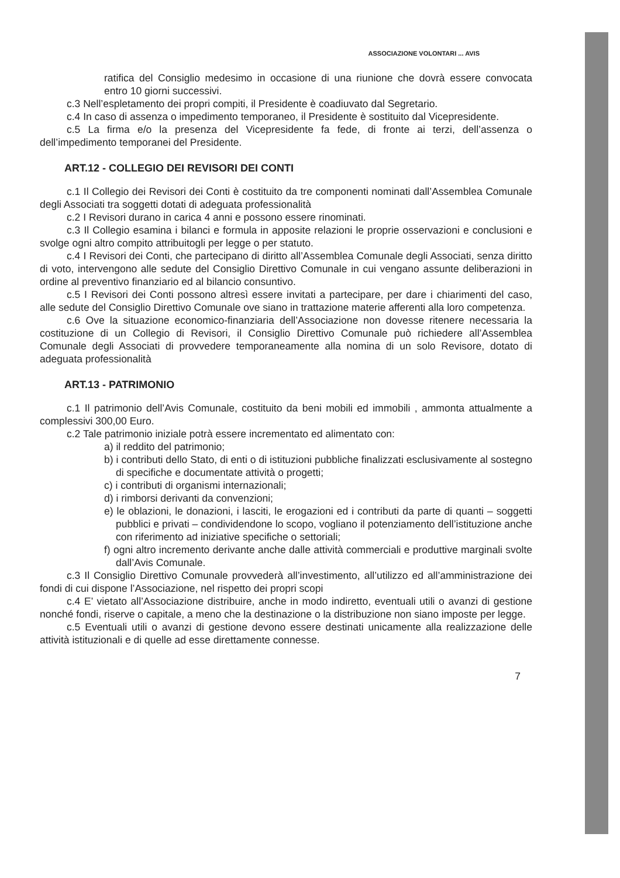ASSOCIAZIONE VOLONTARI ... AVIS
ratifica del Consiglio medesimo in occasione di una riunione che dovrà essere convocata entro 10 giorni successivi.
c.3 Nell’espletamento dei propri compiti, il Presidente è coadiuvato dal Segretario.
c.4 In caso di assenza o impedimento temporaneo, il Presidente è sostituito dal Vicepresidente.
c.5 La firma e/o la presenza del Vicepresidente fa fede, di fronte ai terzi, dell’assenza o dell’impedimento temporanei del Presidente.
ART.12 - COLLEGIO DEI REVISORI DEI CONTI
c.1 Il Collegio dei Revisori dei Conti è costituito da tre componenti nominati dall’Assemblea Comunale degli Associati tra soggetti dotati di adeguata professionalità
c.2 I Revisori durano in carica 4 anni e possono essere rinominati.
c.3 Il Collegio esamina i bilanci e formula in apposite relazioni le proprie osservazioni e conclusioni e svolge ogni altro compito attribuitogli per legge o per statuto.
c.4 I Revisori dei Conti, che partecipano di diritto all’Assemblea Comunale degli Associati, senza diritto di voto, intervengono alle sedute del Consiglio Direttivo Comunale in cui vengano assunte deliberazioni in ordine al preventivo finanziario ed al bilancio consuntivo.
c.5 I Revisori dei Conti possono altresì essere invitati a partecipare, per dare i chiarimenti del caso, alle sedute del Consiglio Direttivo Comunale ove siano in trattazione materie afferenti alla loro competenza.
c.6 Ove la situazione economico-finanziaria dell’Associazione non dovesse ritenere necessaria la costituzione di un Collegio di Revisori, il Consiglio Direttivo Comunale può richiedere all’Assemblea Comunale degli Associati di provvedere temporaneamente alla nomina di un solo Revisore, dotato di adeguata professionalità
ART.13 - PATRIMONIO
c.1 Il patrimonio dell’Avis Comunale, costituito da beni mobili ed immobili , ammonta attualmente a complessivi 300,00 Euro.
c.2 Tale patrimonio iniziale potrà essere incrementato ed alimentato con:
a) il reddito del patrimonio;
b) i contributi dello Stato, di enti o di istituzioni pubbliche finalizzati esclusivamente al sostegno di specifiche e documentate attività o progetti;
c) i contributi di organismi internazionali;
d) i rimborsi derivanti da convenzioni;
e) le oblazioni, le donazioni, i lasciti, le erogazioni ed i contributi da parte di quanti – soggetti pubblici e privati – condividendone lo scopo, vogliano il potenziamento dell’istituzione anche con riferimento ad iniziative specifiche o settoriali;
f) ogni altro incremento derivante anche dalle attività commerciali e produttive marginali svolte dall’Avis Comunale.
c.3 Il Consiglio Direttivo Comunale provvederà all’investimento, all’utilizzo ed all’amministrazione dei fondi di cui dispone l’Associazione, nel rispetto dei propri scopi
c.4 E’ vietato all’Associazione distribuire, anche in modo indiretto, eventuali utili o avanzi di gestione nonché fondi, riserve o capitale, a meno che la destinazione o la distribuzione non siano imposte per legge.
c.5 Eventuali utili o avanzi di gestione devono essere destinati unicamente alla realizzazione delle attività istituzionali e di quelle ad esse direttamente connesse.
7